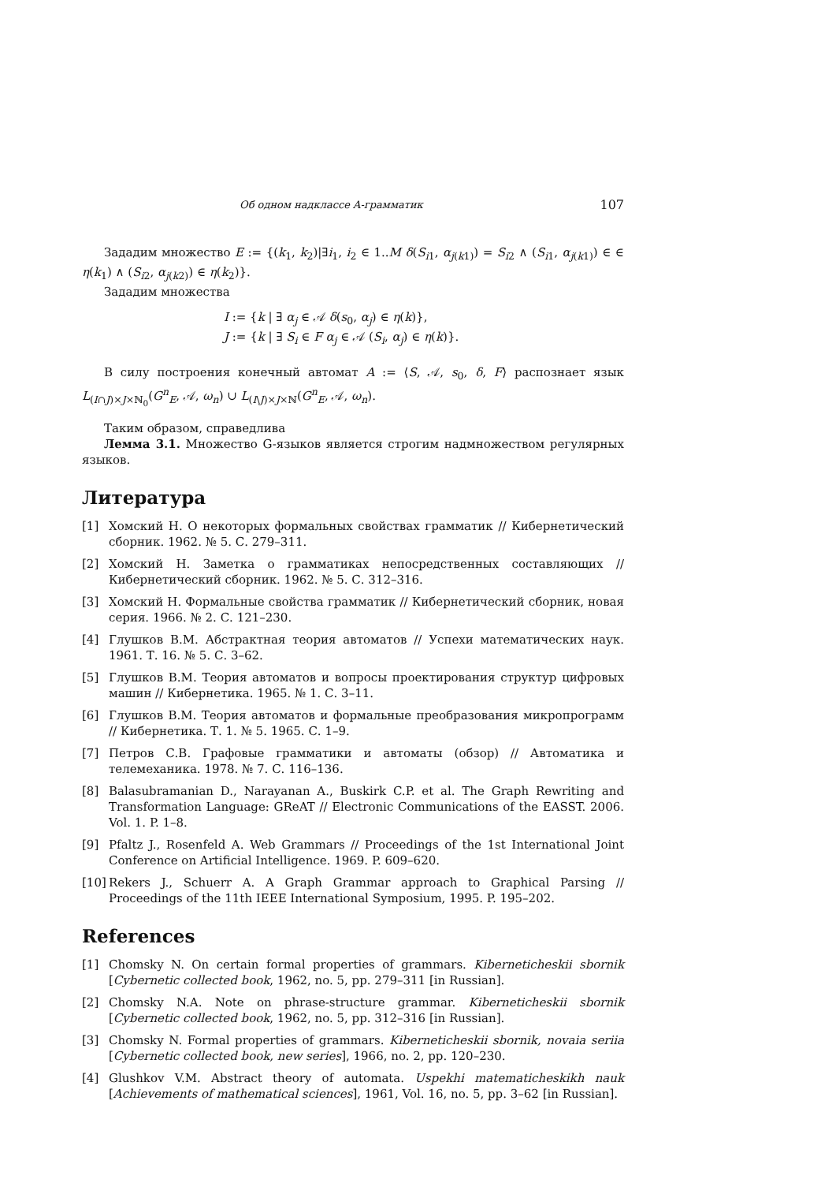Об одном надклассе A-грамматик 107
Зададим множество E := {(k<sub>1</sub>, k<sub>2</sub>)|∃i<sub>1</sub>, i<sub>2</sub> ∈ 1..M δ(S<sub>i1</sub>, α<sub>j(k1)</sub>) = S<sub>i2</sub> ∧ (S<sub>i1</sub>, α<sub>j(k1)</sub>) ∈ ∈ η(k<sub>1</sub>) ∧ (S<sub>i2</sub>, α<sub>j(k2)</sub>) ∈ η(k<sub>2</sub>)}.
Зададим множества
I := {k | ∃ α<sub>j</sub> ∈ 𝒜 δ(s<sub>0</sub>, α<sub>j</sub>) ∈ η(k)},
J := {k | ∃ S<sub>i</sub> ∈ F α<sub>j</sub> ∈ 𝒜 (S<sub>i</sub>, α<sub>j</sub>) ∈ η(k)}.
В силу построения конечный автомат A := ⟨S, 𝒜, s<sub>0</sub>, δ, F⟩ распознает язык L<sub>(I∩J)×J×ℕ<sub>0</sub></sub>(G<sup>n</sup><sub>E</sub>, 𝒜, ω<sub>n</sub>) ∪ L<sub>(I\J)×J×ℕ</sub>(G<sup>n</sup><sub>E</sub>, 𝒜, ω<sub>n</sub>).
Таким образом, справедлива
Лемма 3.1. Множество G-языков является строгим надмножеством регулярных языков.
Литература
[1] Хомский Н. О некоторых формальных свойствах грамматик // Кибернетический сборник. 1962. № 5. С. 279–311.
[2] Хомский Н. Заметка о грамматиках непосредственных составляющих // Кибернетический сборник. 1962. № 5. С. 312–316.
[3] Хомский Н. Формальные свойства грамматик // Кибернетический сборник, новая серия. 1966. № 2. С. 121–230.
[4] Глушков В.М. Абстрактная теория автоматов // Успехи математических наук. 1961. Т. 16. № 5. С. 3–62.
[5] Глушков В.М. Теория автоматов и вопросы проектирования структур цифровых машин // Кибернетика. 1965. № 1. С. 3–11.
[6] Глушков В.М. Теория автоматов и формальные преобразования микропрограмм // Кибернетика. Т. 1. № 5. 1965. С. 1–9.
[7] Петров С.В. Графовые грамматики и автоматы (обзор) // Автоматика и телемеханика. 1978. № 7. С. 116–136.
[8] Balasubramanian D., Narayanan A., Buskirk C.P. et al. The Graph Rewriting and Transformation Language: GReAT // Electronic Communications of the EASST. 2006. Vol. 1. P. 1–8.
[9] Pfaltz J., Rosenfeld A. Web Grammars // Proceedings of the 1st International Joint Conference on Artificial Intelligence. 1969. P. 609–620.
[10] Rekers J., Schuerr A. A Graph Grammar approach to Graphical Parsing // Proceedings of the 11th IEEE International Symposium, 1995. P. 195–202.
References
[1] Chomsky N. On certain formal properties of grammars. Kiberneticheskii sbornik [Cybernetic collected book, 1962, no. 5, pp. 279–311 [in Russian].
[2] Chomsky N.A. Note on phrase-structure grammar. Kiberneticheskii sbornik [Cybernetic collected book, 1962, no. 5, pp. 312–316 [in Russian].
[3] Chomsky N. Formal properties of grammars. Kiberneticheskii sbornik, novaia seriia [Cybernetic collected book, new series], 1966, no. 2, pp. 120–230.
[4] Glushkov V.M. Abstract theory of automata. Uspekhi matematicheskikh nauk [Achievements of mathematical sciences], 1961, Vol. 16, no. 5, pp. 3–62 [in Russian].